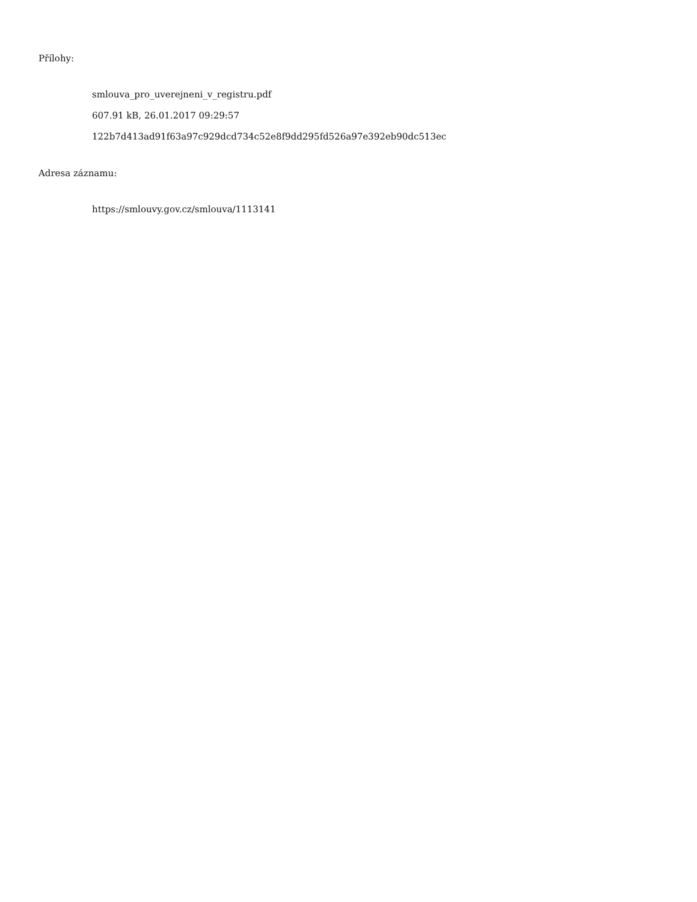Přílohy:
smlouva_pro_uverejneni_v_registru.pdf
607.91 kB, 26.01.2017 09:29:57
122b7d413ad91f63a97c929dcd734c52e8f9dd295fd526a97e392eb90dc513ec
Adresa záznamu:
https://smlouvy.gov.cz/smlouva/1113141